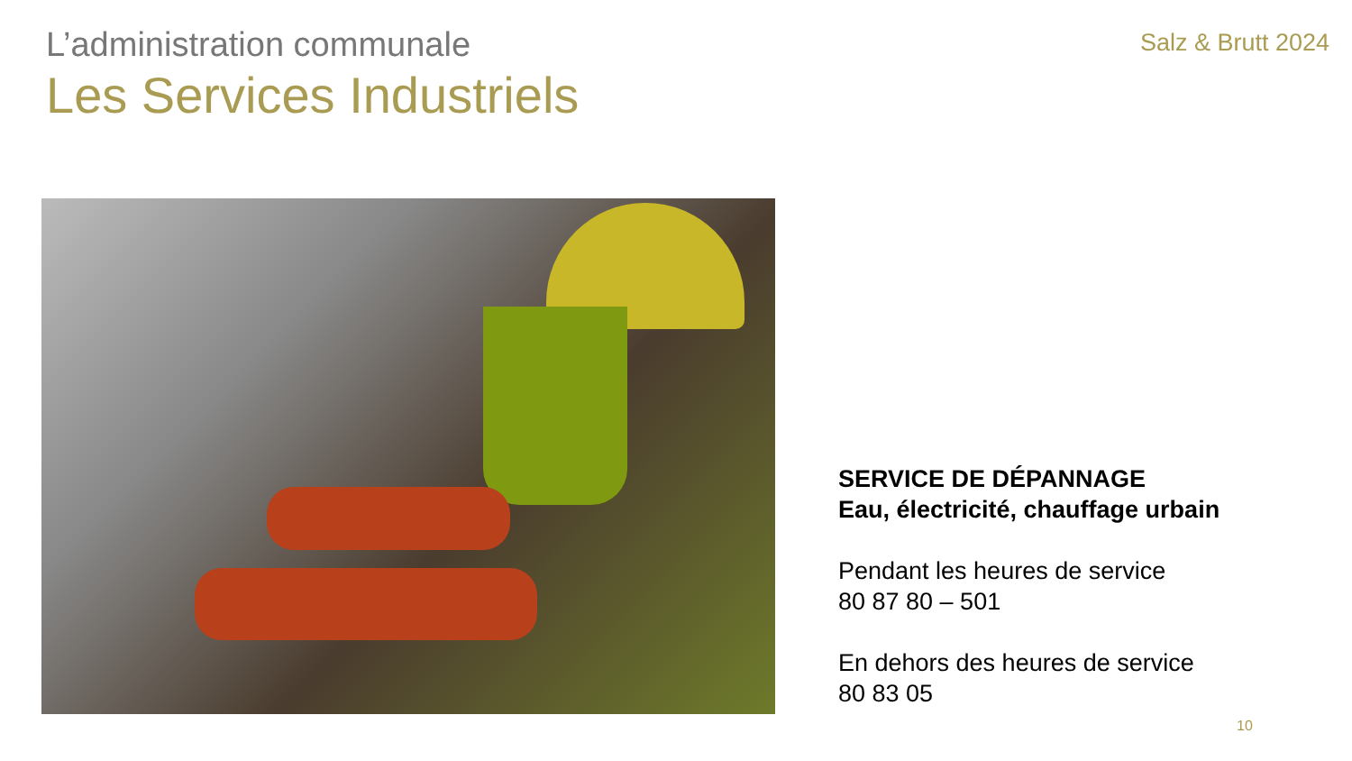L’administration communale
Les Services Industriels
Salz & Brutt 2024
SERVICE DE DÉPANNAGE
Eau, électricité, chauffage urbain
Pendant les heures de service
80 87 80 – 501
En dehors des heures de service
80 83 05
10